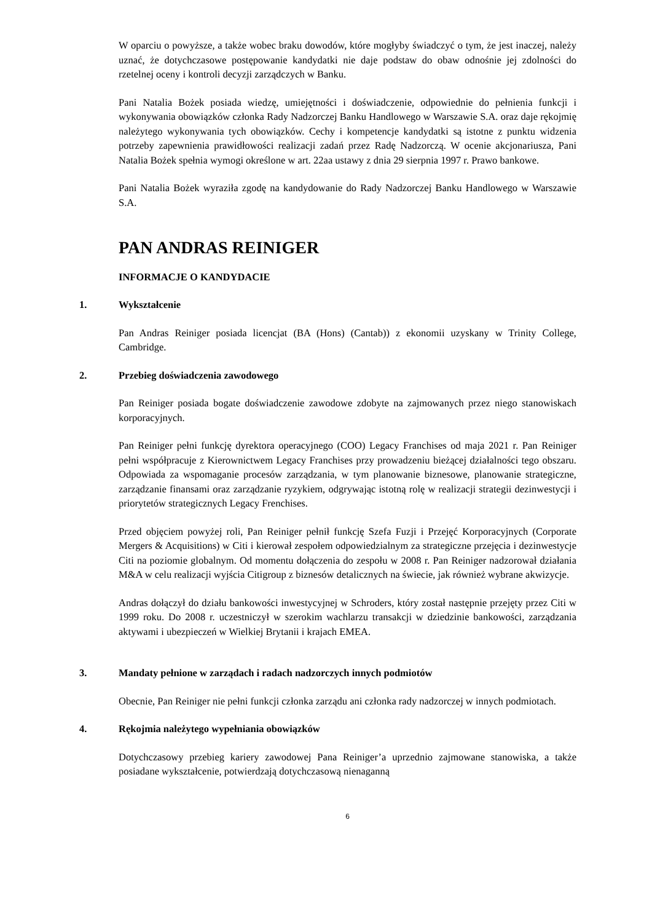W oparciu o powyższe, a także wobec braku dowodów, które mogłyby świadczyć o tym, że jest inaczej, należy uznać, że dotychczasowe postępowanie kandydatki nie daje podstaw do obaw odnośnie jej zdolności do rzetelnej oceny i kontroli decyzji zarządczych w Banku.
Pani Natalia Bożek posiada wiedzę, umiejętności i doświadczenie, odpowiednie do pełnienia funkcji i wykonywania obowiązków członka Rady Nadzorczej Banku Handlowego w Warszawie S.A. oraz daje rękojmię należytego wykonywania tych obowiązków. Cechy i kompetencje kandydatki są istotne z punktu widzenia potrzeby zapewnienia prawidłowości realizacji zadań przez Radę Nadzorczą. W ocenie akcjonariusza, Pani Natalia Bożek spełnia wymogi określone w art. 22aa ustawy z dnia 29 sierpnia 1997 r. Prawo bankowe.
Pani Natalia Bożek wyraziła zgodę na kandydowanie do Rady Nadzorczej Banku Handlowego w Warszawie S.A.
PAN ANDRAS REINIGER
INFORMACJE O KANDYDACIE
1. Wykształcenie
Pan Andras Reiniger posiada licencjat (BA (Hons) (Cantab)) z ekonomii uzyskany w Trinity College, Cambridge.
2. Przebieg doświadczenia zawodowego
Pan Reiniger posiada bogate doświadczenie zawodowe zdobyte na zajmowanych przez niego stanowiskach korporacyjnych.
Pan Reiniger pełni funkcję dyrektora operacyjnego (COO) Legacy Franchises od maja 2021 r. Pan Reiniger pełni współpracuje z Kierownictwem Legacy Franchises przy prowadzeniu bieżącej działalności tego obszaru. Odpowiada za wspomaganie procesów zarządzania, w tym planowanie biznesowe, planowanie strategiczne, zarządzanie finansami oraz zarządzanie ryzykiem, odgrywając istotną rolę w realizacji strategii dezinwestycji i priorytetów strategicznych Legacy Frenchises.
Przed objęciem powyżej roli, Pan Reiniger pełnił funkcję Szefa Fuzji i Przejęć Korporacyjnych (Corporate Mergers & Acquisitions) w Citi i kierował zespołem odpowiedzialnym za strategiczne przejęcia i dezinwestycje Citi na poziomie globalnym. Od momentu dołączenia do zespołu w 2008 r. Pan Reiniger nadzorował działania M&A w celu realizacji wyjścia Citigroup z biznesów detalicznych na świecie, jak również wybrane akwizycje.
Andras dołączył do działu bankowości inwestycyjnej w Schroders, który został następnie przejęty przez Citi w 1999 roku. Do 2008 r. uczestniczył w szerokim wachlarzu transakcji w dziedzinie bankowości, zarządzania aktywami i ubezpieczeń w Wielkiej Brytanii i krajach EMEA.
3. Mandaty pełnione w zarządach i radach nadzorczych innych podmiotów
Obecnie, Pan Reiniger nie pełni funkcji członka zarządu ani członka rady nadzorczej w innych podmiotach.
4. Rękojmia należytego wypełniania obowiązków
Dotychczasowy przebieg kariery zawodowej Pana Reiniger’a uprzednio zajmowane stanowiska, a także posiadane wykształcenie, potwierdzają dotychczasową nienaganną
6